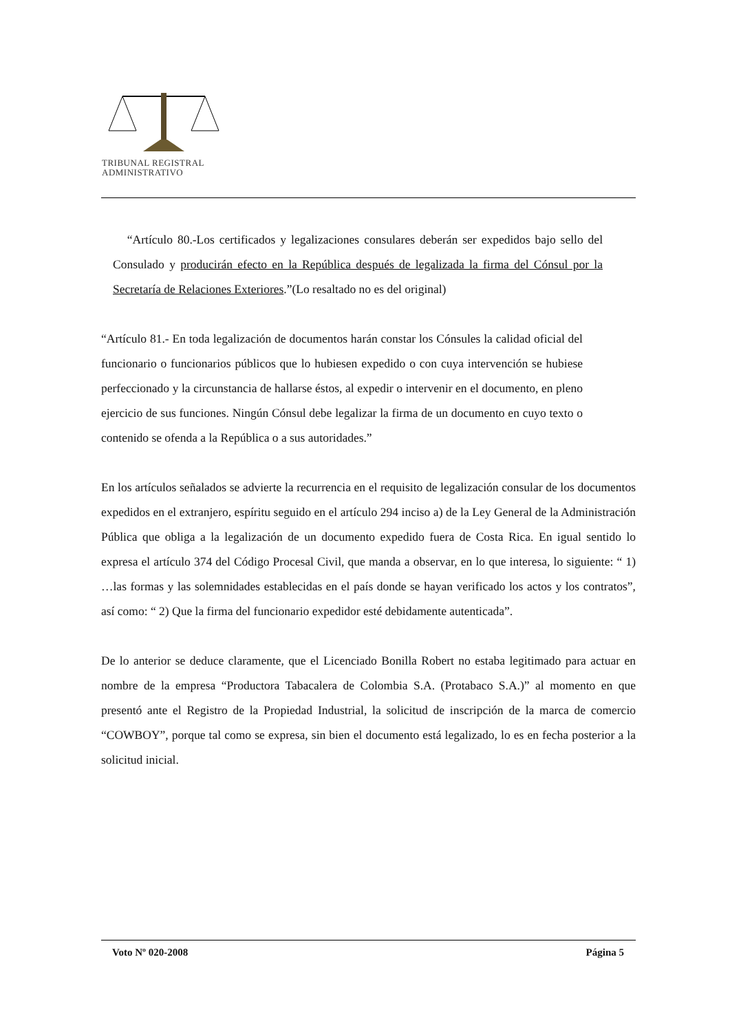TRIBUNAL REGISTRAL
ADMINISTRATIVO
“Artículo 80.-Los certificados y legalizaciones consulares deberán ser expedidos bajo sello del Consulado y producirán efecto en la República después de legalizada la firma del Cónsul por la Secretaría de Relaciones Exteriores.”(Lo resaltado no es del original)
“Artículo 81.- En toda legalización de documentos harán constar los Cónsules la calidad oficial del funcionario o funcionarios públicos que lo hubiesen expedido o con cuya intervención se hubiese perfeccionado y la circunstancia de hallarse éstos, al expedir o intervenir en el documento, en pleno ejercicio de sus funciones. Ningún Cónsul debe legalizar la firma de un documento en cuyo texto o contenido se ofenda a la República o a sus autoridades.”
En los artículos señalados se advierte la recurrencia en el requisito de legalización consular de los documentos expedidos en el extranjero, espíritu seguido en el artículo 294 inciso a) de la Ley General de la Administración Pública que obliga a la legalización de un documento expedido fuera de Costa Rica. En igual sentido lo expresa el artículo 374 del Código Procesal Civil, que manda a observar, en lo que interesa, lo siguiente: “ 1) …las formas y las solemnidades establecidas en el país donde se hayan verificado los actos y los contratos”, así como: “ 2) Que la firma del funcionario expedidor esté debidamente autenticada”.
De lo anterior se deduce claramente, que el Licenciado Bonilla Robert no estaba legitimado para actuar en nombre de la empresa “Productora Tabacalera de Colombia S.A. (Protabaco S.A.)” al momento en que presentó ante el Registro de la Propiedad Industrial, la solicitud de inscripción de la marca de comercio “COWBOY”, porque tal como se expresa, sin bien el documento está legalizado, lo es en fecha posterior a la solicitud inicial.
Voto Nº 020-2008 Página 5